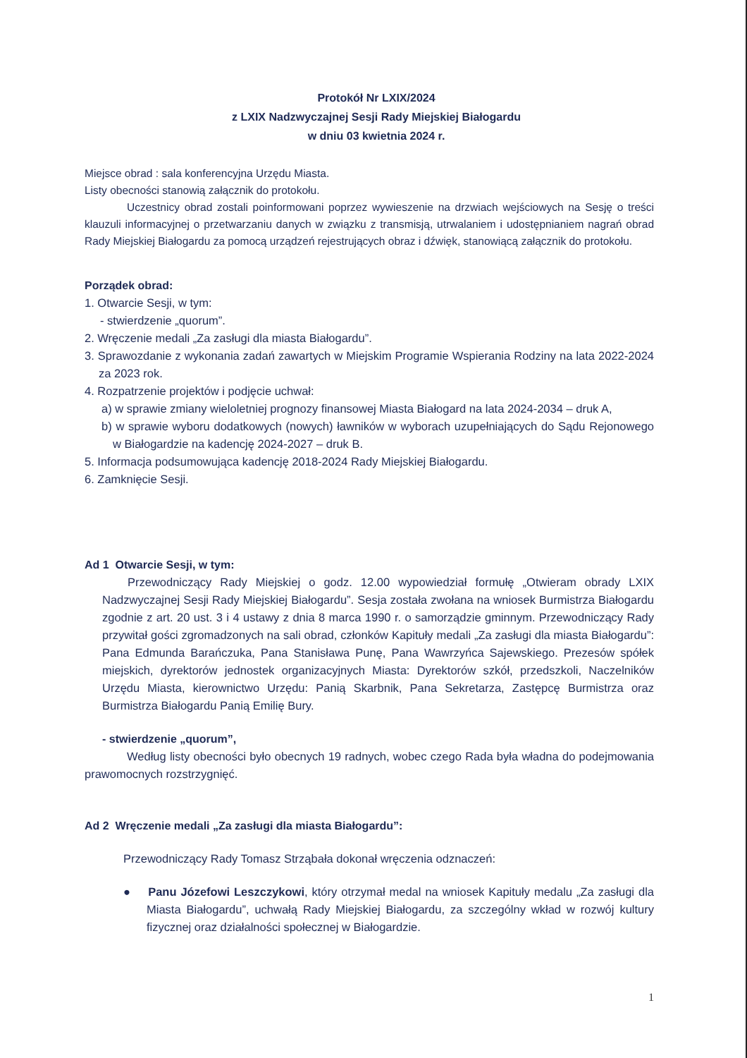Protokół Nr LXIX/2024
z LXIX Nadzwyczajnej Sesji Rady Miejskiej Białogardu
w dniu 03 kwietnia 2024 r.
Miejsce obrad : sala konferencyjna Urzędu Miasta.
Listy obecności stanowią załącznik do protokołu.
Uczestnicy obrad zostali poinformowani poprzez wywieszenie na drzwiach wejściowych na Sesję o treści klauzuli informacyjnej o przetwarzaniu danych w związku z transmisją, utrwalaniem i udostępnianiem nagrań obrad Rady Miejskiej Białogardu za pomocą urządzeń rejestrujących obraz i dźwięk, stanowiącą załącznik do protokołu.
Porządek obrad:
1. Otwarcie Sesji, w tym:
- stwierdzenie „quorum”.
2. Wręczenie medali „Za zasługi dla miasta Białogardu”.
3. Sprawozdanie z wykonania zadań zawartych w Miejskim Programie Wspierania Rodziny na lata 2022-2024 za 2023 rok.
4. Rozpatrzenie projektów i podjęcie uchwał:
a) w sprawie zmiany wieloletniej prognozy finansowej Miasta Białogard na lata 2024-2034 – druk A,
b) w sprawie wyboru dodatkowych (nowych) ławników w wyborach uzupełniających do Sądu Rejonowego w Białogardzie na kadencję 2024-2027 – druk B.
5. Informacja podsumowująca kadencję 2018-2024 Rady Miejskiej Białogardu.
6. Zamknięcie Sesji.
Ad 1 Otwarcie Sesji, w tym:
Przewodniczący Rady Miejskiej o godz. 12.00 wypowiedział formułę „Otwieram obrady LXIX Nadzwyczajnej Sesji Rady Miejskiej Białogardu”. Sesja została zwołana na wniosek Burmistrza Białogardu zgodnie z art. 20 ust. 3 i 4 ustawy z dnia 8 marca 1990 r. o samorządzie gminnym. Przewodniczący Rady przywitał gości zgromadzonych na sali obrad, członków Kapituły medali „Za zasługi dla miasta Białogardu”: Pana Edmunda Barańczuka, Pana Stanisława Punę, Pana Wawrzyńca Sajewskiego. Prezesów spółek miejskich, dyrektorów jednostek organizacyjnych Miasta: Dyrektorów szkół, przedszkoli, Naczelników Urzędu Miasta, kierownictwo Urzędu: Panią Skarbnik, Pana Sekretarza, Zastępcę Burmistrza oraz Burmistrza Białogardu Panią Emilię Bury.
- stwierdzenie „quorum”,
Według listy obecności było obecnych 19 radnych, wobec czego Rada była władna do podejmowania prawomocnych rozstrzygnięć.
Ad 2 Wręczenie medali „Za zasługi dla miasta Białogardu”:
Przewodniczący Rady Tomasz Strząbała dokonał wręczenia odznaczeń:
● Panu Józefowi Leszczykowi, który otrzymał medal na wniosek Kapituły medalu „Za zasługi dla Miasta Białogardu”, uchwałą Rady Miejskiej Białogardu, za szczególny wkład w rozwój kultury fizycznej oraz działalności społecznej w Białogardzie.
1